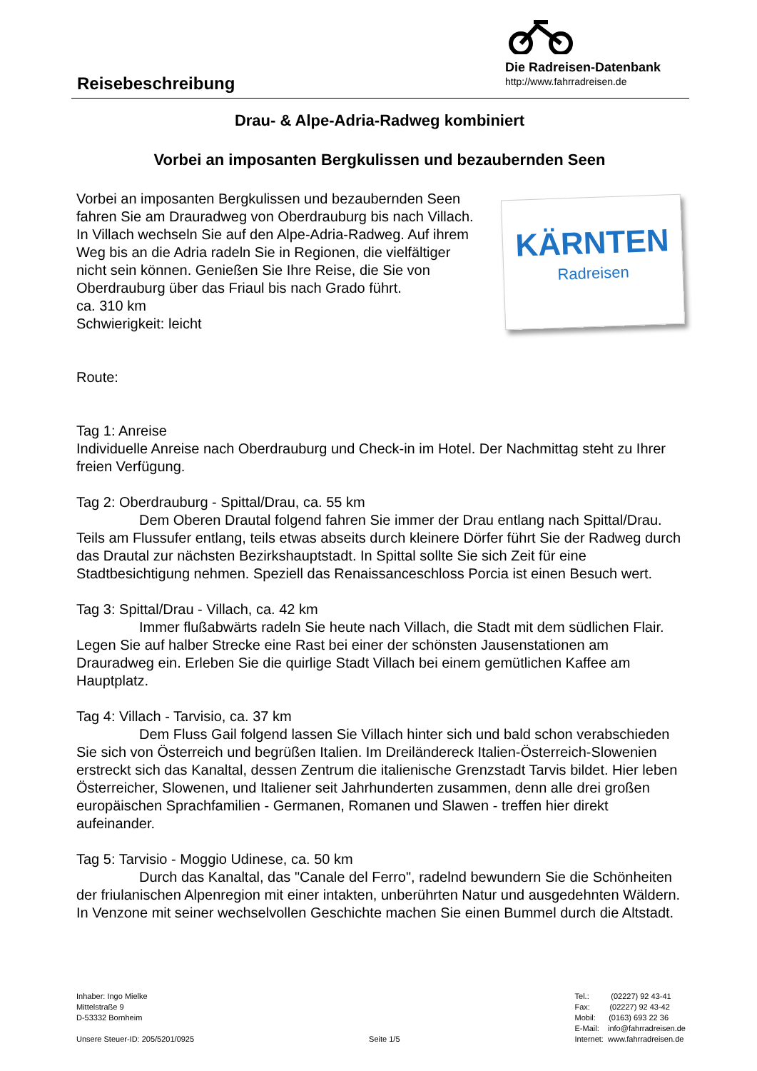Reisebeschreibung
Die Radreisen-Datenbank
http://www.fahrradreisen.de
Drau- & Alpe-Adria-Radweg kombiniert
Vorbei an imposanten Bergkulissen und bezaubernden Seen
Vorbei an imposanten Bergkulissen und bezaubernden Seen fahren Sie am Drauradweg von Oberdrauburg bis nach Villach. In Villach wechseln Sie auf den Alpe-Adria-Radweg. Auf ihrem Weg bis an die Adria radeln Sie in Regionen, die vielfältiger nicht sein können. Genießen Sie Ihre Reise, die Sie von Oberdrauburg über das Friaul bis nach Grado führt.
ca. 310 km
Schwierigkeit: leicht
KÄRNTEN
Radreisen
Route:
Tag 1: Anreise
Individuelle Anreise nach Oberdrauburg und Check-in im Hotel. Der Nachmittag steht zu Ihrer freien Verfügung.
Tag 2: Oberdrauburg - Spittal/Drau, ca. 55 km
Dem Oberen Drautal folgend fahren Sie immer der Drau entlang nach Spittal/Drau. Teils am Flussufer entlang, teils etwas abseits durch kleinere Dörfer führt Sie der Radweg durch das Drautal zur nächsten Bezirkshauptstadt. In Spittal sollte Sie sich Zeit für eine Stadtbesichtigung nehmen. Speziell das Renaissanceschloss Porcia ist einen Besuch wert.
Tag 3: Spittal/Drau - Villach, ca. 42 km
Immer flußabwärts radeln Sie heute nach Villach, die Stadt mit dem südlichen Flair. Legen Sie auf halber Strecke eine Rast bei einer der schönsten Jausenstationen am Drauradweg ein. Erleben Sie die quirlige Stadt Villach bei einem gemütlichen Kaffee am Hauptplatz.
Tag 4: Villach - Tarvisio, ca. 37 km
Dem Fluss Gail folgend lassen Sie Villach hinter sich und bald schon verabschieden Sie sich von Österreich und begrüßen Italien. Im Dreiländereck Italien-Österreich-Slowenien erstreckt sich das Kanaltal, dessen Zentrum die italienische Grenzstadt Tarvis bildet. Hier leben Österreicher, Slowenen, und Italiener seit Jahrhunderten zusammen, denn alle drei großen europäischen Sprachfamilien - Germanen, Romanen und Slawen - treffen hier direkt aufeinander.
Tag 5: Tarvisio - Moggio Udinese, ca. 50 km
Durch das Kanaltal, das "Canale del Ferro", radelnd bewundern Sie die Schönheiten der friulanischen Alpenregion mit einer intakten, unberührten Natur und ausgedehnten Wäldern. In Venzone mit seiner wechselvollen Geschichte machen Sie einen Bummel durch die Altstadt.
Inhaber: Ingo Mielke
Mittelstraße 9
D-53332 Bornheim
Unsere Steuer-ID: 205/5201/0925
Seite 1/5 Tel.: (02227) 92 43-41
Fax: (02227) 92 43-42
Mobil: (0163) 693 22 36
E-Mail: info@fahrradreisen.de
Internet: www.fahrradreisen.de